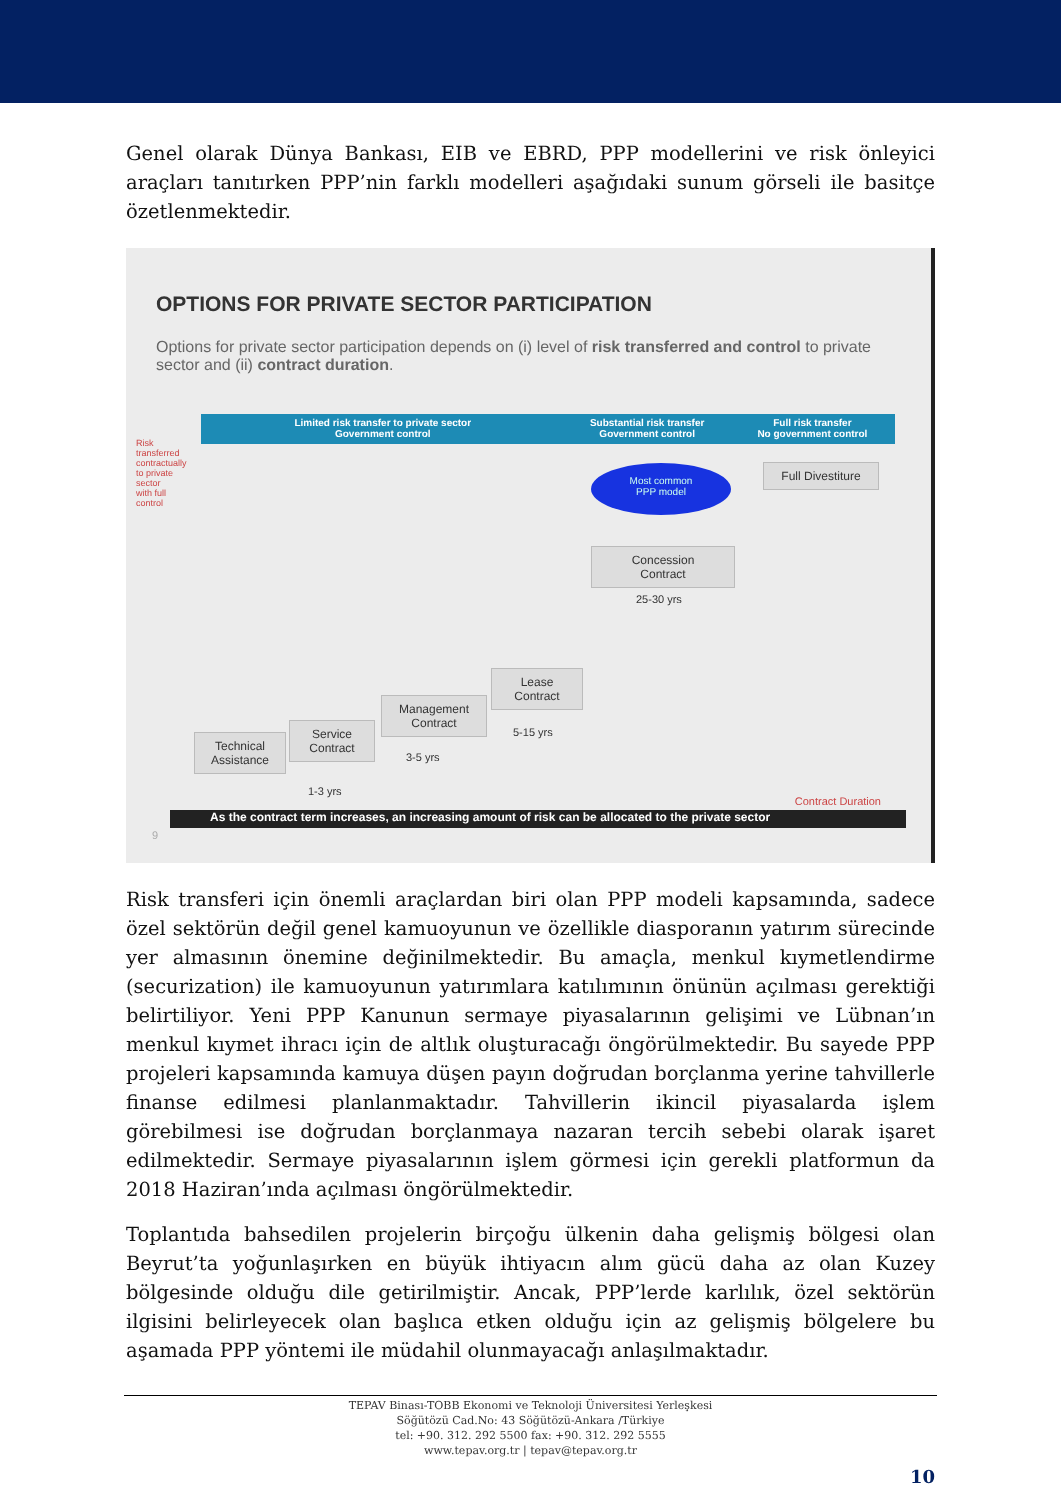Genel olarak Dünya Bankası, EIB ve EBRD, PPP modellerini ve risk önleyici araçları tanıtırken PPP’nin farklı modelleri aşağıdaki sunum görseli ile basitçe özetlenmektedir.
OPTIONS FOR PRIVATE SECTOR PARTICIPATION
Options for private sector participation depends on (i) level of risk transferred and control to private sector and (ii) contract duration.
Limited risk transfer to private sector
Government control
Substantial risk transfer
Government control
Full risk transfer
No government control
Most common
PPP model
Full Divestiture
Concession
Contract
25-30 yrs
Lease
Contract
5-15 yrs
Management
Contract
3-5 yrs
Service
Contract
Technical
Assistance
1-3 yrs
Contract Duration
Risk transferred contractually to private sector with full control
As the contract term increases, an increasing amount of risk can be allocated to the private sector
9
Risk transferi için önemli araçlardan biri olan PPP modeli kapsamında, sadece özel sektörün değil genel kamuoyunun ve özellikle diasporanın yatırım sürecinde yer almasının önemine değinilmektedir. Bu amaçla, menkul kıymetlendirme (securization) ile kamuoyunun yatırımlara katılımının önünün açılması gerektiği belirtiliyor. Yeni PPP Kanunun sermaye piyasalarının gelişimi ve Lübnan’ın menkul kıymet ihracı için de altlık oluşturacağı öngörülmektedir. Bu sayede PPP projeleri kapsamında kamuya düşen payın doğrudan borçlanma yerine tahvillerle finanse edilmesi planlanmaktadır. Tahvillerin ikincil piyasalarda işlem görebilmesi ise doğrudan borçlanmaya nazaran tercih sebebi olarak işaret edilmektedir. Sermaye piyasalarının işlem görmesi için gerekli platformun da 2018 Haziran’ında açılması öngörülmektedir.
Toplantıda bahsedilen projelerin birçoğu ülkenin daha gelişmiş bölgesi olan Beyrut’ta yoğunlaşırken en büyük ihtiyacın alım gücü daha az olan Kuzey bölgesinde olduğu dile getirilmiştir. Ancak, PPP’lerde karlılık, özel sektörün ilgisini belirleyecek olan başlıca etken olduğu için az gelişmiş bölgelere bu aşamada PPP yöntemi ile müdahil olunmayacağı anlaşılmaktadır.
TEPAV Binası-TOBB Ekonomi ve Teknoloji Üniversitesi Yerleşkesi
Söğütözü Cad.No: 43 Söğütözü-Ankara /Türkiye
tel: +90. 312. 292 5500 fax: +90. 312. 292 5555
www.tepav.org.tr | tepav@tepav.org.tr
10